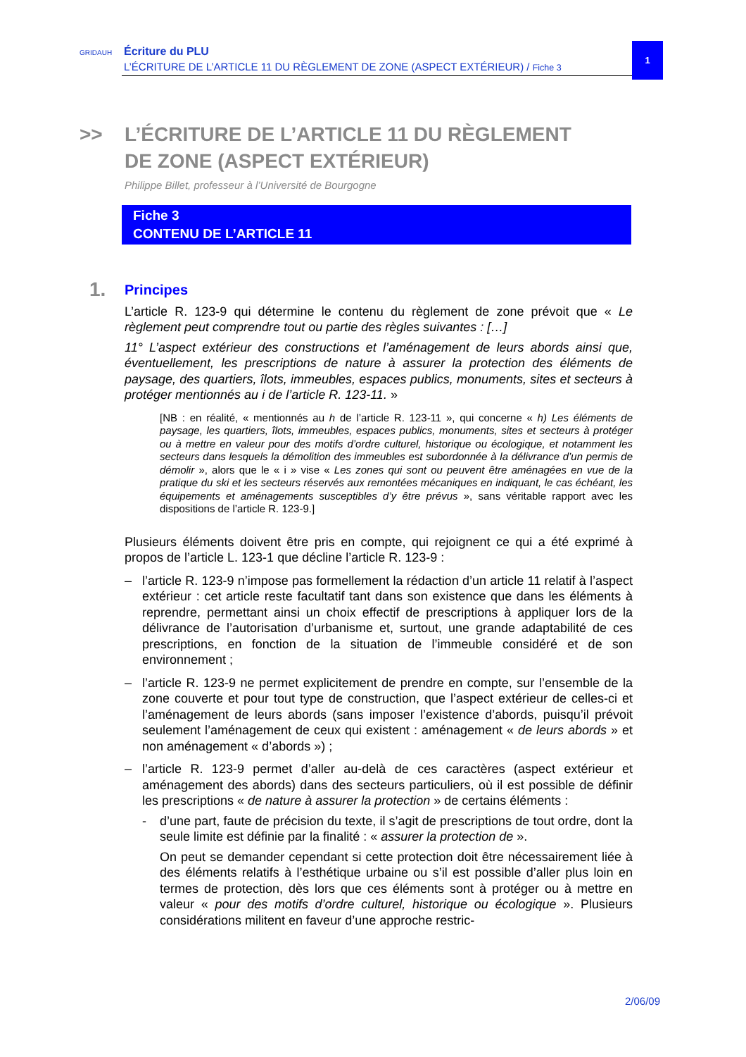GRIDAUH Écriture du PLU
L’ÉCRITURE DE L’ARTICLE 11 DU RÈGLEMENT DE ZONE (ASPECT EXTÉRIEUR) / Fiche 3
1
>> L’ÉCRITURE DE L’ARTICLE 11 DU RÈGLEMENT
DE ZONE (ASPECT EXTÉRIEUR)
Philippe Billet, professeur à l’Université de Bourgogne
Fiche 3
CONTENU DE L’ARTICLE 11
1. Principes
L’article R. 123-9 qui détermine le contenu du règlement de zone prévoit que « Le règlement peut comprendre tout ou partie des règles suivantes : […]
11° L’aspect extérieur des constructions et l’aménagement de leurs abords ainsi que, éventuellement, les prescriptions de nature à assurer la protection des éléments de paysage, des quartiers, îlots, immeubles, espaces publics, monuments, sites et secteurs à protéger mentionnés au i de l’article R. 123-11. »
[NB : en réalité, « mentionnés au h de l’article R. 123-11 », qui concerne « h) Les éléments de paysage, les quartiers, îlots, immeubles, espaces publics, monuments, sites et secteurs à protéger ou à mettre en valeur pour des motifs d’ordre culturel, historique ou écologique, et notamment les secteurs dans lesquels la démolition des immeubles est subordonnée à la délivrance d’un permis de démolir », alors que le « i » vise « Les zones qui sont ou peuvent être aménagées en vue de la pratique du ski et les secteurs réservés aux remontées mécaniques en indiquant, le cas échéant, les équipements et aménagements susceptibles d’y être prévus », sans véritable rapport avec les dispositions de l’article R. 123-9.]
Plusieurs éléments doivent être pris en compte, qui rejoignent ce qui a été exprimé à propos de l’article L. 123-1 que décline l’article R. 123-9 :
– l’article R. 123-9 n’impose pas formellement la rédaction d’un article 11 relatif à l’aspect extérieur : cet article reste facultatif tant dans son existence que dans les éléments à reprendre, permettant ainsi un choix effectif de prescriptions à appliquer lors de la délivrance de l’autorisation d’urbanisme et, surtout, une grande adaptabilité de ces prescriptions, en fonction de la situation de l’immeuble considéré et de son environnement ;
– l’article R. 123-9 ne permet explicitement de prendre en compte, sur l’ensemble de la zone couverte et pour tout type de construction, que l’aspect extérieur de celles-ci et l’aménagement de leurs abords (sans imposer l’existence d’abords, puisqu’il prévoit seulement l’aménagement de ceux qui existent : aménagement « de leurs abords » et non aménagement « d’abords ») ;
– l’article R. 123-9 permet d’aller au-delà de ces caractères (aspect extérieur et aménagement des abords) dans des secteurs particuliers, où il est possible de définir les prescriptions « de nature à assurer la protection » de certains éléments :
- d’une part, faute de précision du texte, il s’agit de prescriptions de tout ordre, dont la seule limite est définie par la finalité : « assurer la protection de ».
On peut se demander cependant si cette protection doit être nécessairement liée à des éléments relatifs à l’esthétique urbaine ou s’il est possible d’aller plus loin en termes de protection, dès lors que ces éléments sont à protéger ou à mettre en valeur « pour des motifs d’ordre culturel, historique ou écologique ». Plusieurs considérations militent en faveur d’une approche restric-
2/06/09